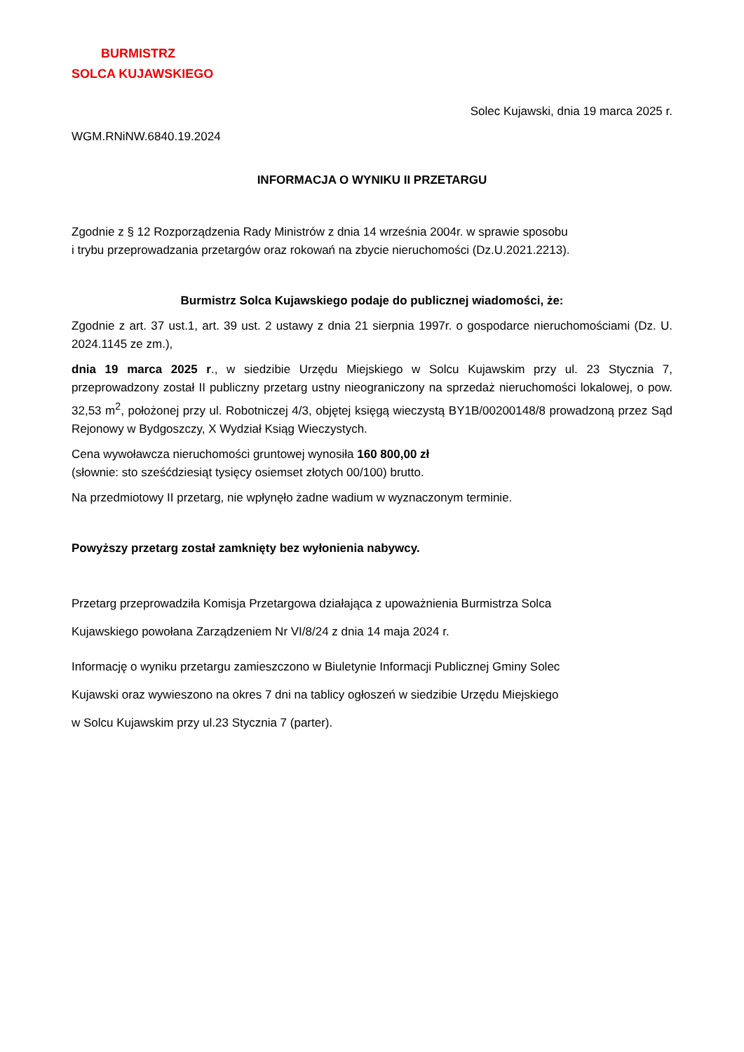BURMISTRZ
SOLCA KUJAWSKIEGO
Solec Kujawski, dnia 19 marca 2025 r.
WGM.RNiNW.6840.19.2024
INFORMACJA O WYNIKU II PRZETARGU
Zgodnie z § 12 Rozporządzenia Rady Ministrów z dnia 14 września 2004r. w sprawie sposobu
i trybu przeprowadzania przetargów oraz rokowań na zbycie nieruchomości (Dz.U.2021.2213).
Burmistrz Solca Kujawskiego podaje do publicznej wiadomości, że:
Zgodnie z art. 37 ust.1, art. 39 ust. 2 ustawy z dnia 21 sierpnia 1997r. o gospodarce nieruchomościami (Dz. U. 2024.1145 ze zm.),
dnia 19 marca 2025 r., w siedzibie Urzędu Miejskiego w Solcu Kujawskim przy ul. 23 Stycznia 7, przeprowadzony został II publiczny przetarg ustny nieograniczony na sprzedaż nieruchomości lokalowej, o pow. 32,53 m<sup>2</sup>, położonej przy ul. Robotniczej 4/3, objętej księgą wieczystą BY1B/00200148/8 prowadzoną przez Sąd Rejonowy w Bydgoszczy, X Wydział Ksiąg Wieczystych.
Cena wywoławcza nieruchomości gruntowej wynosiła 160 800,00 zł
(słownie: sto sześćdziesiąt tysięcy osiemset złotych 00/100) brutto.
Na przedmiotowy II przetarg, nie wpłynęło żadne wadium w wyznaczonym terminie.
Powyższy przetarg został zamknięty bez wyłonienia nabywcy.
Przetarg przeprowadziła Komisja Przetargowa działająca z upoważnienia Burmistrza Solca
Kujawskiego powołana Zarządzeniem Nr VI/8/24 z dnia 14 maja 2024 r.
Informację o wyniku przetargu zamieszczono w Biuletynie Informacji Publicznej Gminy Solec
Kujawski oraz wywieszono na okres 7 dni na tablicy ogłoszeń w siedzibie Urzędu Miejskiego
w Solcu Kujawskim przy ul.23 Stycznia 7 (parter).